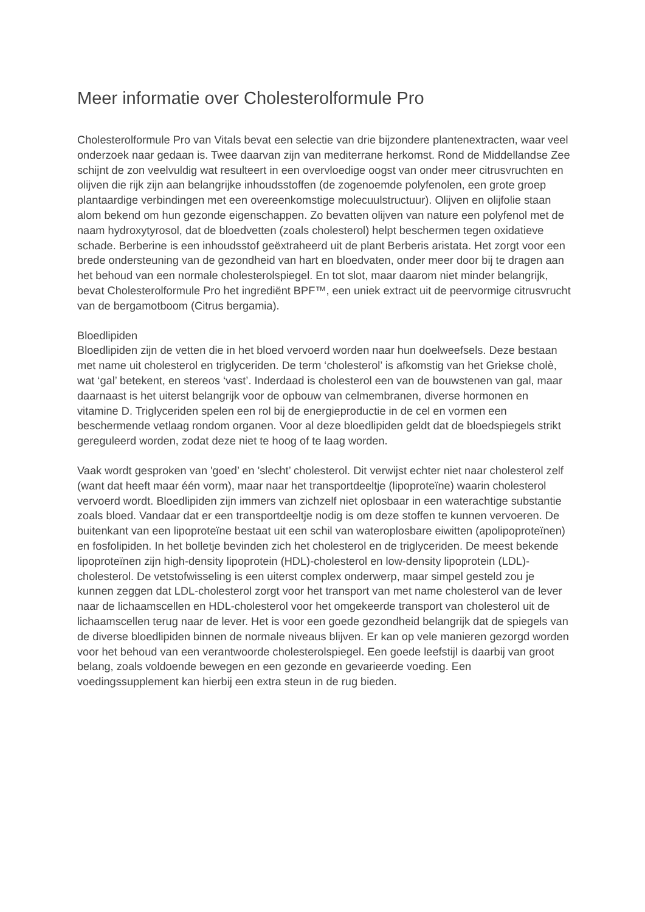Meer informatie over Cholesterolformule Pro
Cholesterolformule Pro van Vitals bevat een selectie van drie bijzondere plantenextracten, waar veel onderzoek naar gedaan is. Twee daarvan zijn van mediterrane herkomst. Rond de Middellandse Zee schijnt de zon veelvuldig wat resulteert in een overvloedige oogst van onder meer citrusvruchten en olijven die rijk zijn aan belangrijke inhoudsstoffen (de zogenoemde polyfenolen, een grote groep plantaardige verbindingen met een overeenkomstige molecuulstructuur). Olijven en olijfolie staan alom bekend om hun gezonde eigenschappen. Zo bevatten olijven van nature een polyfenol met de naam hydroxytyrosol, dat de bloedvetten (zoals cholesterol) helpt beschermen tegen oxidatieve schade. Berberine is een inhoudsstof geëxtraheerd uit de plant Berberis aristata. Het zorgt voor een brede ondersteuning van de gezondheid van hart en bloedvaten, onder meer door bij te dragen aan het behoud van een normale cholesterolspiegel. En tot slot, maar daarom niet minder belangrijk, bevat Cholesterolformule Pro het ingrediënt BPF™, een uniek extract uit de peervormige citrusvrucht van de bergamotboom (Citrus bergamia).
Bloedlipiden
Bloedlipiden zijn de vetten die in het bloed vervoerd worden naar hun doelweefsels. Deze bestaan met name uit cholesterol en triglyceriden. De term ‘cholesterol’ is afkomstig van het Griekse cholè, wat ‘gal’ betekent, en stereos ‘vast’. Inderdaad is cholesterol een van de bouwstenen van gal, maar daarnaast is het uiterst belangrijk voor de opbouw van celmembranen, diverse hormonen en vitamine D. Triglyceriden spelen een rol bij de energieproductie in de cel en vormen een beschermende vetlaag rondom organen. Voor al deze bloedlipiden geldt dat de bloedspiegels strikt gereguleerd worden, zodat deze niet te hoog of te laag worden.
Vaak wordt gesproken van 'goed’ en 'slecht’ cholesterol. Dit verwijst echter niet naar cholesterol zelf (want dat heeft maar één vorm), maar naar het transportdeeltje (lipoproteïne) waarin cholesterol vervoerd wordt. Bloedlipiden zijn immers van zichzelf niet oplosbaar in een waterachtige substantie zoals bloed. Vandaar dat er een transportdeeltje nodig is om deze stoffen te kunnen vervoeren. De buitenkant van een lipoproteïne bestaat uit een schil van wateroplosbare eiwitten (apolipoproteïnen) en fosfolipiden. In het bolletje bevinden zich het cholesterol en de triglyceriden. De meest bekende lipoproteïnen zijn high-density lipoprotein (HDL)-cholesterol en low-density lipoprotein (LDL)-cholesterol. De vetstofwisseling is een uiterst complex onderwerp, maar simpel gesteld zou je kunnen zeggen dat LDL-cholesterol zorgt voor het transport van met name cholesterol van de lever naar de lichaamscellen en HDL-cholesterol voor het omgekeerde transport van cholesterol uit de lichaamscellen terug naar de lever. Het is voor een goede gezondheid belangrijk dat de spiegels van de diverse bloedlipiden binnen de normale niveaus blijven. Er kan op vele manieren gezorgd worden voor het behoud van een verantwoorde cholesterolspiegel. Een goede leefstijl is daarbij van groot belang, zoals voldoende bewegen en een gezonde en gevarieerde voeding. Een voedingssupplement kan hierbij een extra steun in de rug bieden.